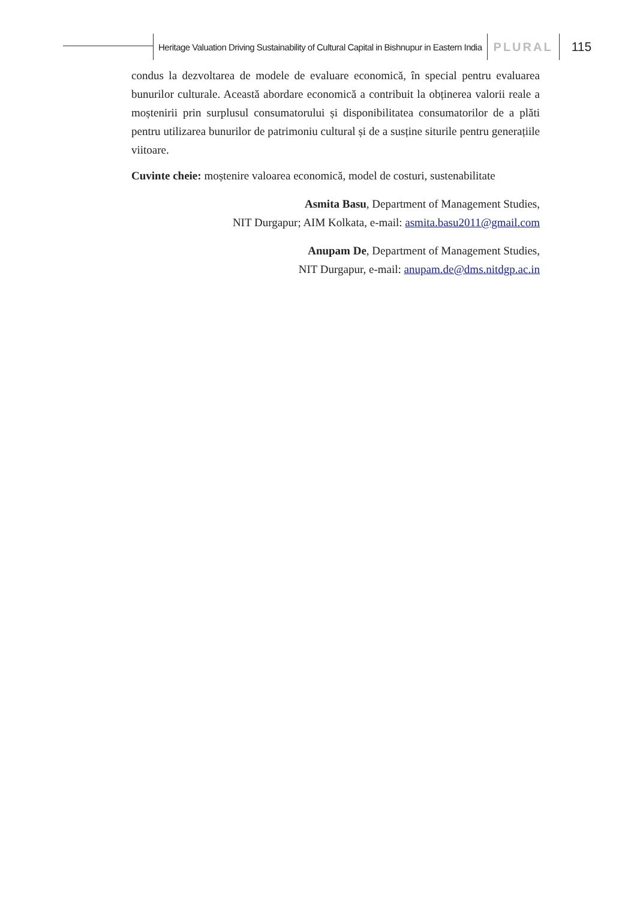Heritage Valuation Driving Sustainability of Cultural Capital in Bishnupur in Eastern India
PLURAL 115
condus la dezvoltarea de modele de evaluare economică, în special pentru evaluarea bunurilor culturale. Această abordare economică a contribuit la obținerea valorii reale a moștenirii prin surplusul consumatorului și disponibilitatea consumatorilor de a plăti pentru utilizarea bunurilor de patrimoniu cultural și de a susține siturile pentru generațiile viitoare.
Cuvinte cheie: moștenire valoarea economică, model de costuri, sustenabilitate
Asmita Basu, Department of Management Studies,
NIT Durgapur; AIM Kolkata, e-mail: asmita.basu2011@gmail.com
Anupam De, Department of Management Studies,
NIT Durgapur, e-mail: anupam.de@dms.nitdgp.ac.in